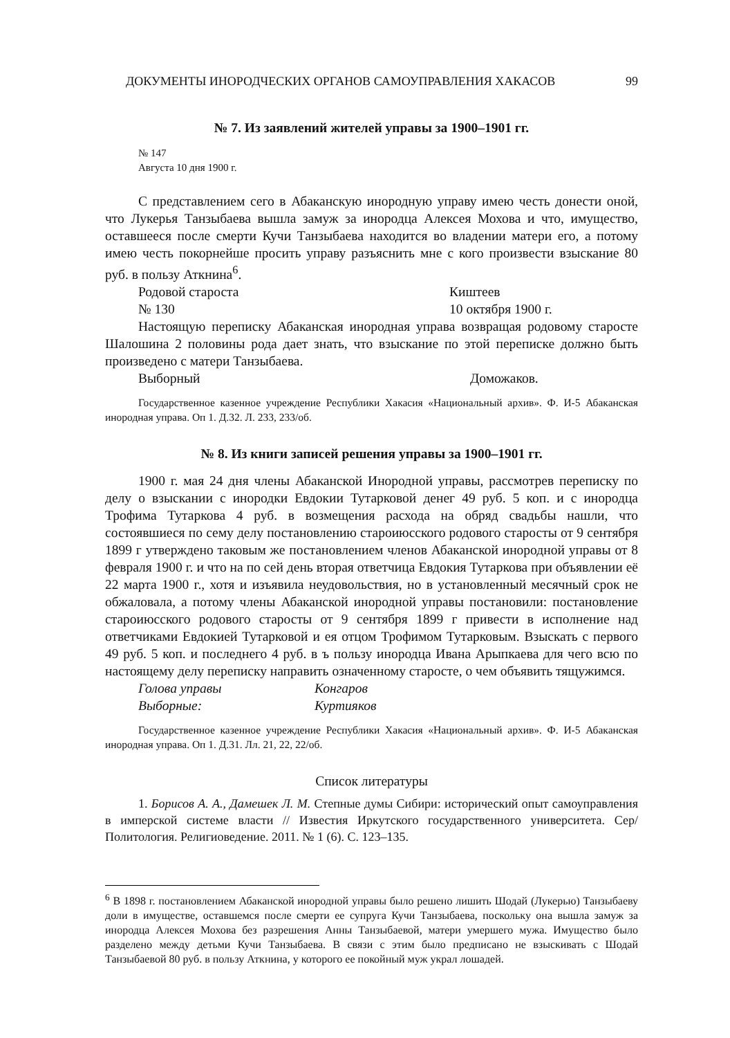ДОКУМЕНТЫ ИНОРОДЧЕСКИХ ОРГАНОВ САМОУПРАВЛЕНИЯ ХАКАСОВ 99
№ 7. Из заявлений жителей управы за 1900–1901 гг.
№ 147
Августа 10 дня 1900 г.
С представлением сего в Абаканскую инородную управу имею честь донести оной, что Лукерья Танзыбаева вышла замуж за инородца Алексея Мохова и что, имущество, оставшееся после смерти Кучи Танзыбаева находится во владении матери его, а потому имею честь покорнейше просить управу разъяснить мне с кого произвести взыскание 80 руб. в пользу Аткнина<sup>6</sup>.
Родовой староста Киштеев
№ 130 10 октября 1900 г.
Настоящую переписку Абаканская инородная управа возвращая родовому старосте Шалошина 2 половины рода дает знать, что взыскание по этой переписке должно быть произведено с матери Танзыбаева.
Выборный Доможаков.
Государственное казенное учреждение Республики Хакасия «Национальный архив». Ф. И-5 Абаканская инородная управа. Оп 1. Д.32. Л. 233, 233/об.
№ 8. Из книги записей решения управы за 1900–1901 гг.
1900 г. мая 24 дня члены Абаканской Инородной управы, рассмотрев переписку по делу о взыскании с инородки Евдокии Тутарковой денег 49 руб. 5 коп. и с инородца Трофима Тутаркова 4 руб. в возмещения расхода на обряд свадьбы нашли, что состоявшиеся по сему делу постановлению староиюсского родового старосты от 9 сентября 1899 г утверждено таковым же постановлением членов Абаканской инородной управы от 8 февраля 1900 г. и что на по сей день вторая ответчица Евдокия Тутаркова при объявлении её 22 марта 1900 г., хотя и изъявила неудовольствия, но в установленный месячный срок не обжаловала, а потому члены Абаканской инородной управы постановили: постановление староиюсского родового старосты от 9 сентября 1899 г привести в исполнение над ответчиками Евдокией Тутарковой и ея отцом Трофимом Тутарковым. Взыскать с первого 49 руб. 5 коп. и последнего 4 руб. в ъ пользу инородца Ивана Арыпкаева для чего всю по настоящему делу переписку направить означенному старосте, о чем объявить тящужимся.
Голова управы Конгаров
Выборные: Куртияков
Государственное казенное учреждение Республики Хакасия «Национальный архив». Ф. И-5 Абаканская инородная управа. Оп 1. Д.31. Лл. 21, 22, 22/об.
Список литературы
1. Борисов А. А., Дамешек Л. М. Степные думы Сибири: исторический опыт самоуправления в имперской системе власти // Известия Иркутского государственного университета. Сер/ Политология. Религиоведение. 2011. № 1 (6). С. 123–135.
<sup>6</sup> В 1898 г. постановлением Абаканской инородной управы было решено лишить Шодай (Лукерью) Танзыбаеву доли в имуществе, оставшемся после смерти ее супруга Кучи Танзыбаева, поскольку она вышла замуж за инородца Алексея Мохова без разрешения Анны Танзыбаевой, матери умершего мужа. Имущество было разделено между детьми Кучи Танзыбаева. В связи с этим было предписано не взыскивать с Шодай Танзыбаевой 80 руб. в пользу Аткнина, у которого ее покойный муж украл лошадей.